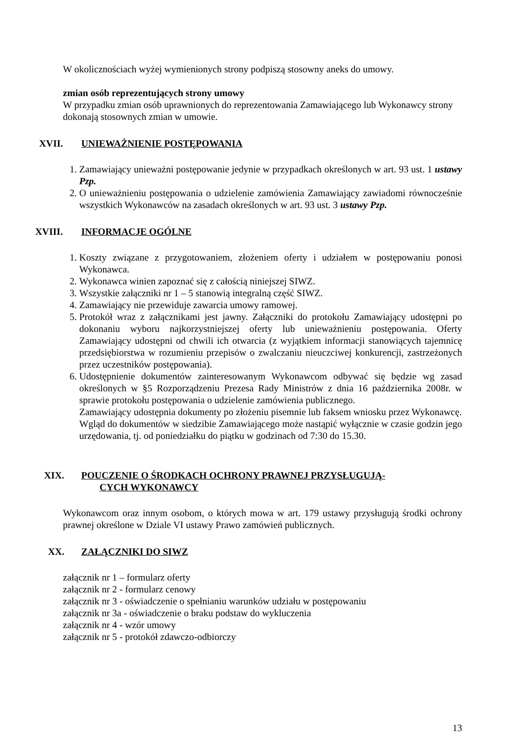W okolicznościach wyżej wymienionych strony podpiszą stosowny aneks do umowy.
zmian osób reprezentujących strony umowy
W przypadku zmian osób uprawnionych do reprezentowania Zamawiającego lub Wykonawcy strony dokonają stosownych zmian w umowie.
XVII. UNIEWAŻNIENIE POSTĘPOWANIA
1. Zamawiający unieważni postępowanie jedynie w przypadkach określonych w art. 93 ust. 1 ustawy Pzp.
2. O unieważnieniu postępowania o udzielenie zamówienia Zamawiający zawiadomi równocześnie wszystkich Wykonawców na zasadach określonych w art. 93 ust. 3 ustawy Pzp.
XVIII. INFORMACJE OGÓLNE
1. Koszty związane z przygotowaniem, złożeniem oferty i udziałem w postępowaniu ponosi Wykonawca.
2. Wykonawca winien zapoznać się z całością niniejszej SIWZ.
3. Wszystkie załączniki nr 1 – 5 stanowią integralną część SIWZ.
4. Zamawiający nie przewiduje zawarcia umowy ramowej.
5. Protokół wraz z załącznikami jest jawny. Załączniki do protokołu Zamawiający udostępni po dokonaniu wyboru najkorzystniejszej oferty lub unieważnieniu postępowania. Oferty Zamawiający udostępni od chwili ich otwarcia (z wyjątkiem informacji stanowiących tajemnicę przedsiębiorstwa w rozumieniu przepisów o zwalczaniu nieuczciwej konkurencji, zastrzeżonych przez uczestników postępowania).
6. Udostępnienie dokumentów zainteresowanym Wykonawcom odbywać się będzie wg zasad określonych w §5 Rozporządzeniu Prezesa Rady Ministrów z dnia 16 października 2008r. w sprawie protokołu postępowania o udzielenie zamówienia publicznego.
Zamawiający udostępnia dokumenty po złożeniu pisemnie lub faksem wniosku przez Wykonawcę.
Wgląd do dokumentów w siedzibie Zamawiającego może nastąpić wyłącznie w czasie godzin jego urzędowania, tj. od poniedziałku do piątku w godzinach od 7:30 do 15.30.
XIX. POUCZENIE O ŚRODKACH OCHRONY PRAWNEJ PRZYSŁUGUJĄ-
CYCH WYKONAWCY
Wykonawcom oraz innym osobom, o których mowa w art. 179 ustawy przysługują środki ochrony prawnej określone w Dziale VI ustawy Prawo zamówień publicznych.
XX. ZAŁĄCZNIKI DO SIWZ
załącznik nr 1 – formularz oferty
załącznik nr 2 - formularz cenowy
załącznik nr 3 - oświadczenie o spełnianiu warunków udziału w postępowaniu
załącznik nr 3a - oświadczenie o braku podstaw do wykluczenia
załącznik nr 4 - wzór umowy
załącznik nr 5 - protokół zdawczo-odbiorczy
13